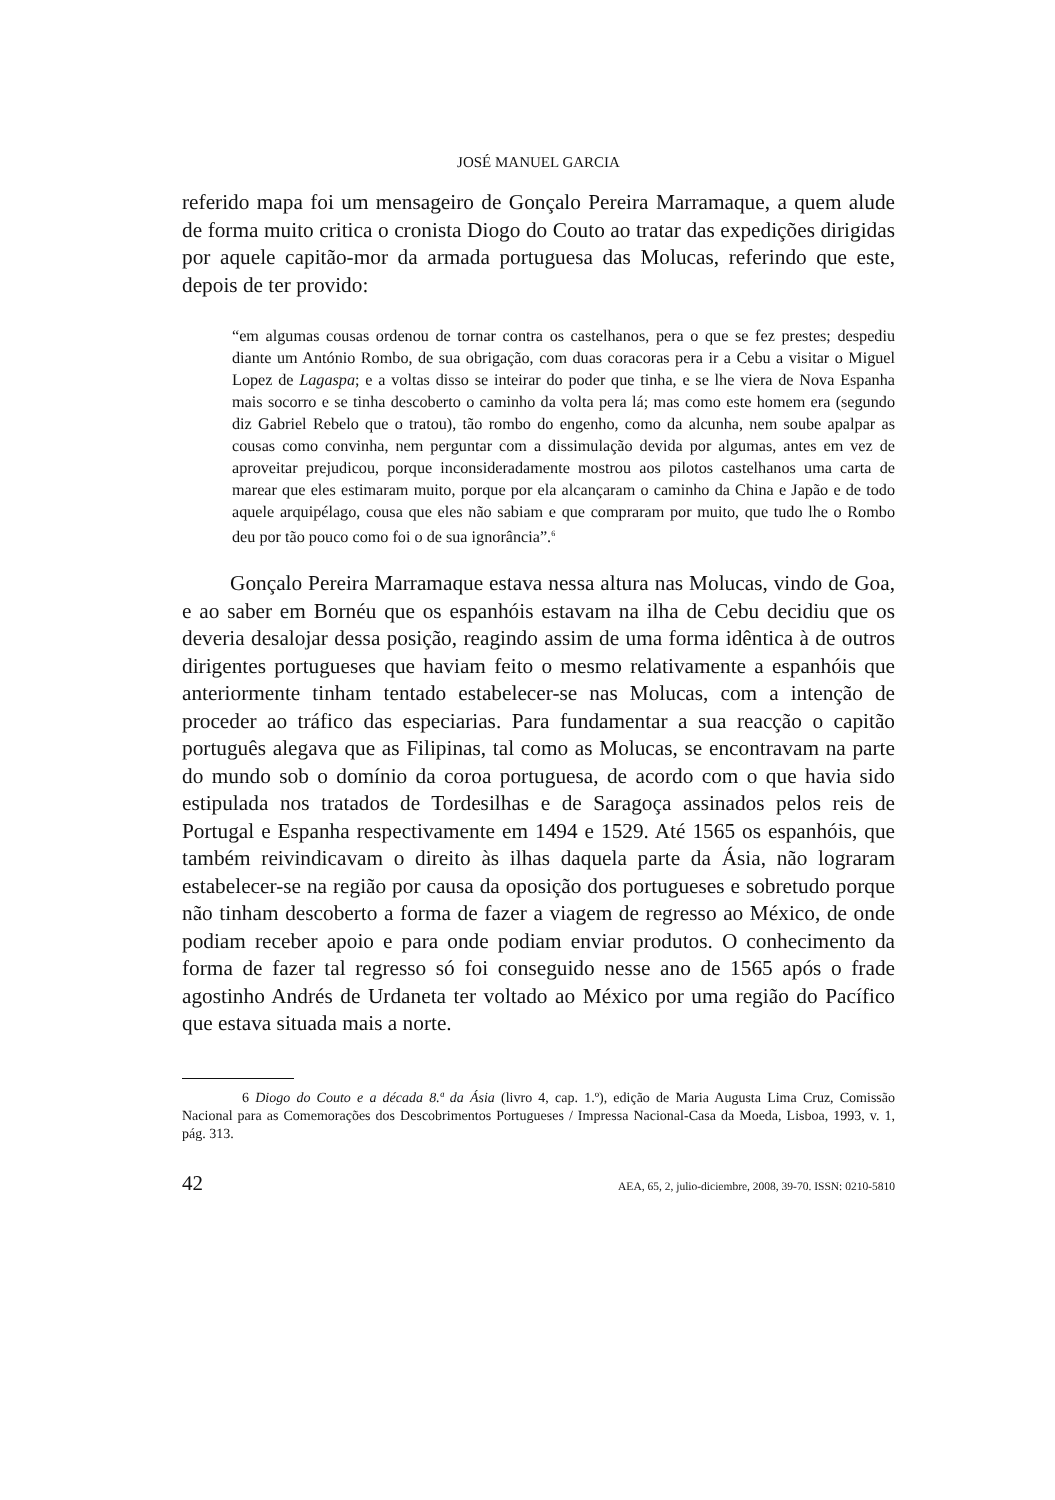JOSÉ MANUEL GARCIA
referido mapa foi um mensageiro de Gonçalo Pereira Marramaque, a quem alude de forma muito critica o cronista Diogo do Couto ao tratar das expedições dirigidas por aquele capitão-mor da armada portuguesa das Molucas, referindo que este, depois de ter provido:
“em algumas cousas ordenou de tornar contra os castelhanos, pera o que se fez prestes; despediu diante um António Rombo, de sua obrigação, com duas coracoras pera ir a Cebu a visitar o Miguel Lopez de Lagaspa; e a voltas disso se inteirar do poder que tinha, e se lhe viera de Nova Espanha mais socorro e se tinha descoberto o caminho da volta pera lá; mas como este homem era (segundo diz Gabriel Rebelo que o tratou), tão rombo do engenho, como da alcunha, nem soube apalpar as cousas como convinha, nem perguntar com a dissimulação devida por algumas, antes em vez de aproveitar prejudicou, porque inconsideradamente mostrou aos pilotos castelhanos uma carta de marear que eles estimaram muito, porque por ela alcançaram o caminho da China e Japão e de todo aquele arquipélago, cousa que eles não sabiam e que compraram por muito, que tudo lhe o Rombo deu por tão pouco como foi o de sua ignorância”.<sup>6</sup>
Gonçalo Pereira Marramaque estava nessa altura nas Molucas, vindo de Goa, e ao saber em Bornéu que os espanhóis estavam na ilha de Cebu decidiu que os deveria desalojar dessa posição, reagindo assim de uma forma idêntica à de outros dirigentes portugueses que haviam feito o mesmo relativamente a espanhóis que anteriormente tinham tentado estabelecer-se nas Molucas, com a intenção de proceder ao tráfico das especiarias. Para fundamentar a sua reacção o capitão português alegava que as Filipinas, tal como as Molucas, se encontravam na parte do mundo sob o domínio da coroa portuguesa, de acordo com o que havia sido estipulada nos tratados de Tordesilhas e de Saragoça assinados pelos reis de Portugal e Espanha respectivamente em 1494 e 1529. Até 1565 os espanhóis, que também reivindicavam o direito às ilhas daquela parte da Ásia, não lograram estabelecer-se na região por causa da oposição dos portugueses e sobretudo porque não tinham descoberto a forma de fazer a viagem de regresso ao México, de onde podiam receber apoio e para onde podiam enviar produtos. O conhecimento da forma de fazer tal regresso só foi conseguido nesse ano de 1565 após o frade agostinho Andrés de Urdaneta ter voltado ao México por uma região do Pacífico que estava situada mais a norte.
6 Diogo do Couto e a década 8.ª da Ásia (livro 4, cap. 1.º), edição de Maria Augusta Lima Cruz, Comissão Nacional para as Comemorações dos Descobrimentos Portugueses / Impressa Nacional-Casa da Moeda, Lisboa, 1993, v. 1, pág. 313.
42 AEA, 65, 2, julio-diciembre, 2008, 39-70. ISSN: 0210-5810